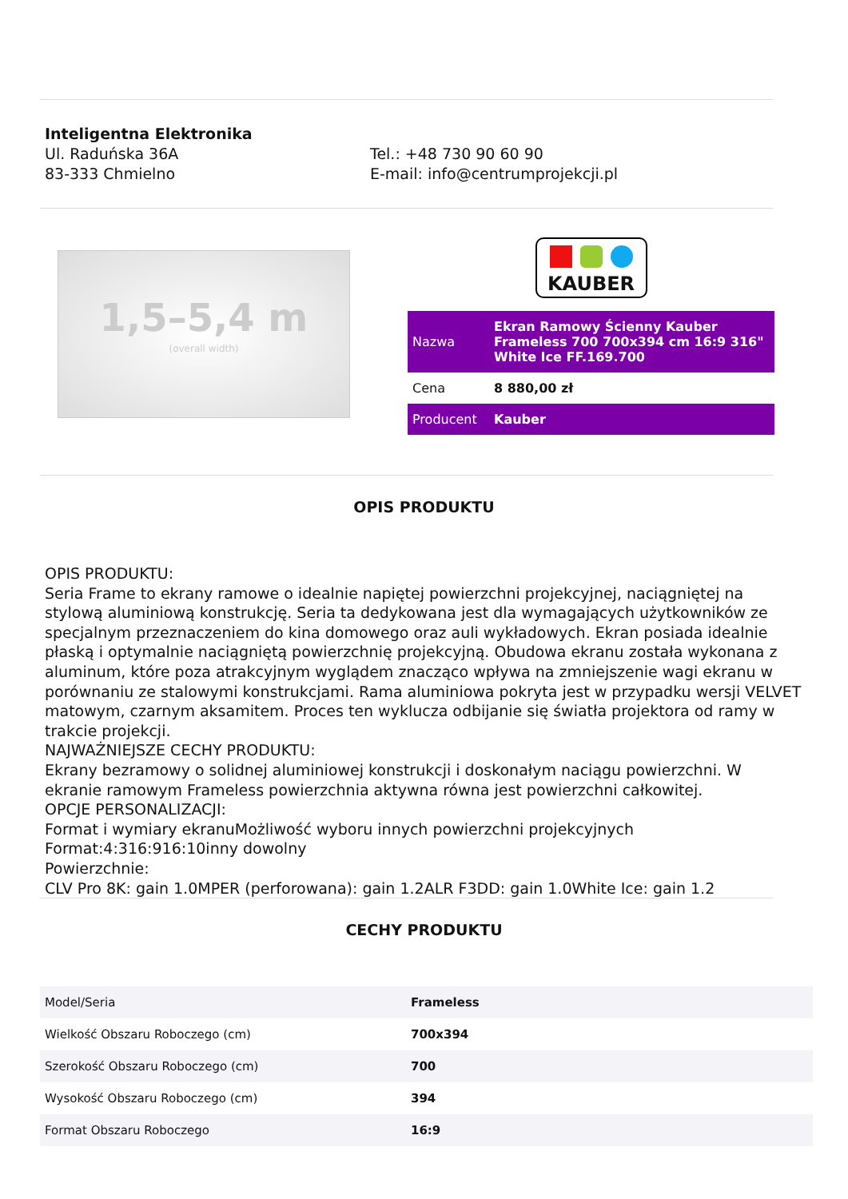Inteligentna Elektronika
Ul. Raduńska 36A
83-333 Chmielno
Tel.: +48 730 90 60 90
E-mail: info@centrumprojekcji.pl
1,5–5,4 m
(overall width)
KAUBER
| Nazwa | Ekran Ramowy Ścienny Kauber Frameless 700 700x394 cm 16:9 316" White Ice FF.169.700 |
| Cena | 8 880,00 zł |
| Producent | Kauber |
OPIS PRODUKTU
OPIS PRODUKTU:
Seria Frame to ekrany ramowe o idealnie napiętej powierzchni projekcyjnej, naciągniętej na stylową aluminiową konstrukcję. Seria ta dedykowana jest dla wymagających użytkowników ze specjalnym przeznaczeniem do kina domowego oraz auli wykładowych. Ekran posiada idealnie płaską i optymalnie naciągniętą powierzchnię projekcyjną. Obudowa ekranu została wykonana z aluminum, które poza atrakcyjnym wyglądem znacząco wpływa na zmniejszenie wagi ekranu w porównaniu ze stalowymi konstrukcjami. Rama aluminiowa pokryta jest w przypadku wersji VELVET matowym, czarnym aksamitem. Proces ten wyklucza odbijanie się światła projektora od ramy w trakcie projekcji.
NAJWAŻNIEJSZE CECHY PRODUKTU:
Ekrany bezramowy o solidnej aluminiowej konstrukcji i doskonałym naciągu powierzchni. W ekranie ramowym Frameless powierzchnia aktywna równa jest powierzchni całkowitej.
OPCJE PERSONALIZACJI:
Format i wymiary ekranuMożliwość wyboru innych powierzchni projekcyjnych
Format:4:316:916:10inny dowolny
Powierzchnie:
CLV Pro 8K: gain 1.0MPER (perforowana): gain 1.2ALR F3DD: gain 1.0White Ice: gain 1.2
CECHY PRODUKTU
| Model/Seria | Frameless |
| Wielkość Obszaru Roboczego (cm) | 700x394 |
| Szerokość Obszaru Roboczego (cm) | 700 |
| Wysokość Obszaru Roboczego (cm) | 394 |
| Format Obszaru Roboczego | 16:9 |